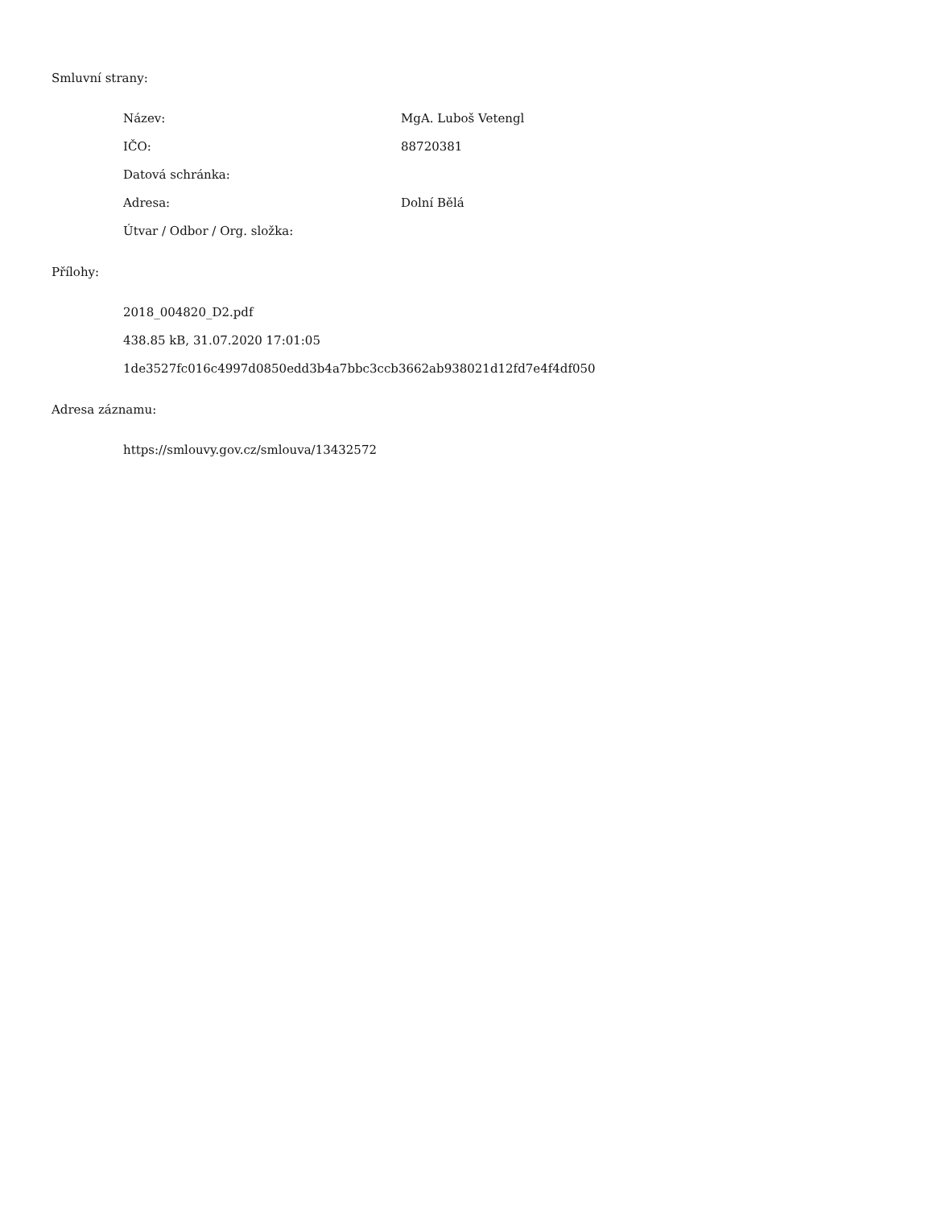Smluvní strany:
Název: MgA. Luboš Vetengl
IČO: 88720381
Datová schránka:
Adresa: Dolní Bělá
Útvar / Odbor / Org. složka:
Přílohy:
2018_004820_D2.pdf
438.85 kB, 31.07.2020 17:01:05
1de3527fc016c4997d0850edd3b4a7bbc3ccb3662ab938021d12fd7e4f4df050
Adresa záznamu:
https://smlouvy.gov.cz/smlouva/13432572